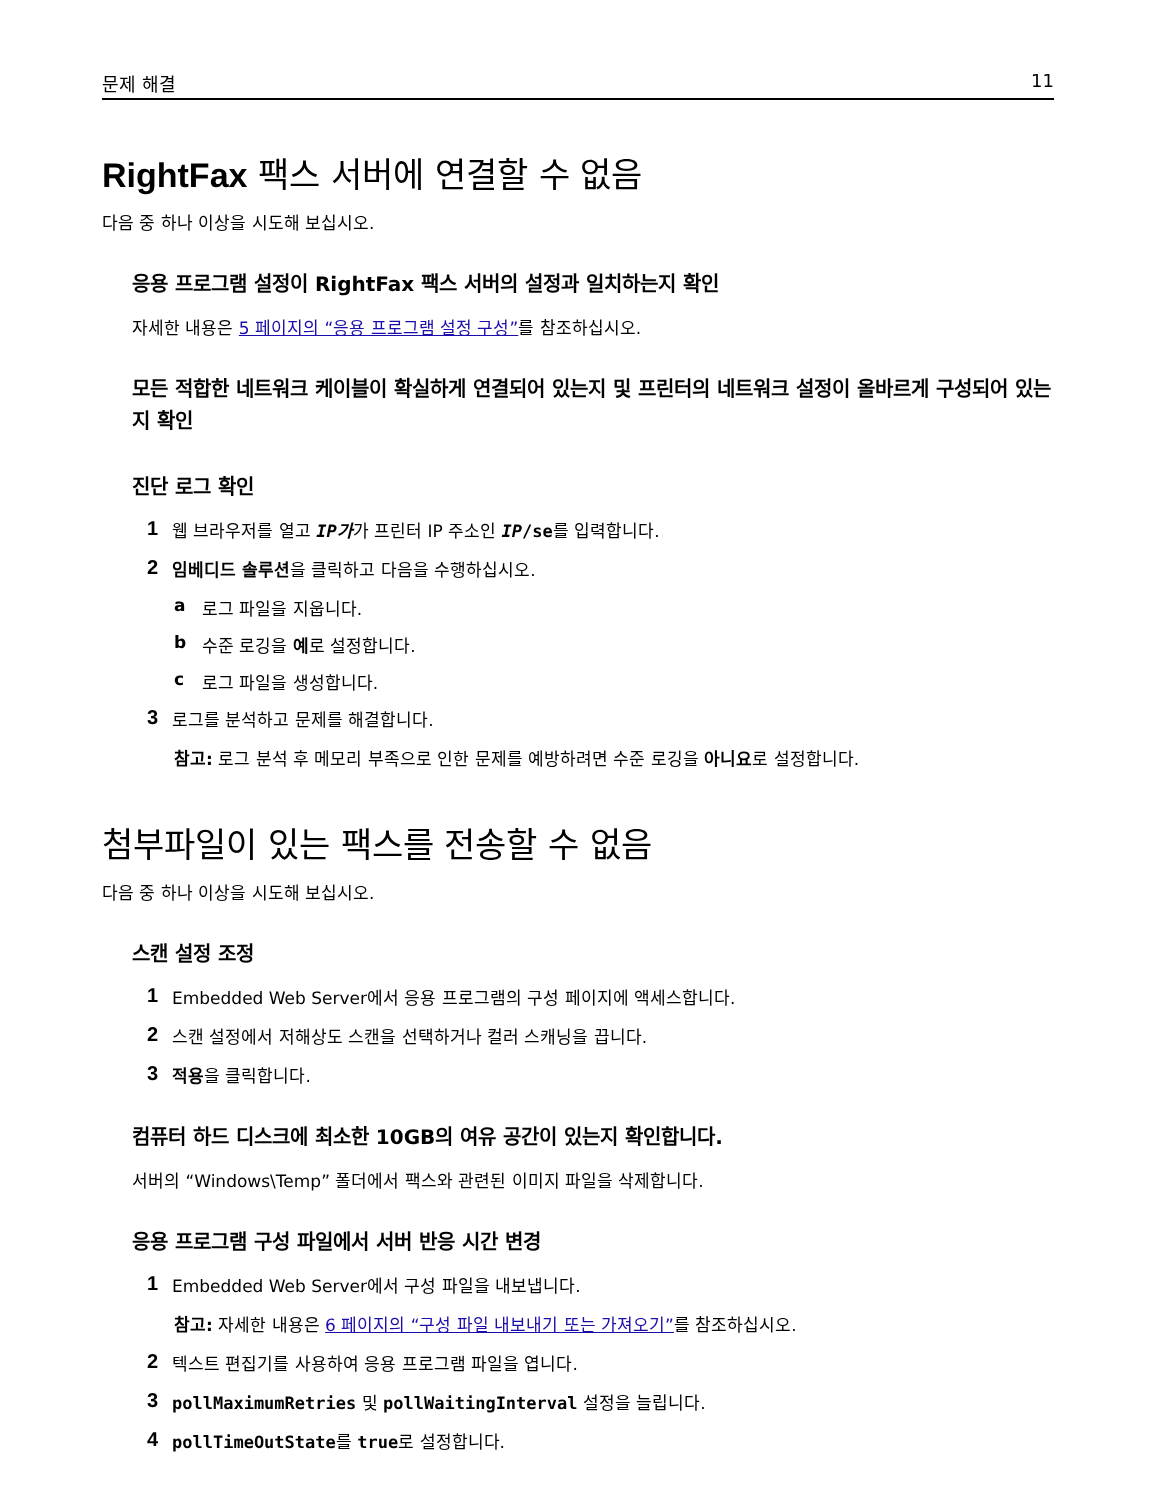문제 해결 11
RightFax 팩스 서버에 연결할 수 없음
다음 중 하나 이상을 시도해 보십시오.
응용 프로그램 설정이 RightFax 팩스 서버의 설정과 일치하는지 확인
자세한 내용은 5 페이지의 “응용 프로그램 설정 구성”를 참조하십시오.
모든 적합한 네트워크 케이블이 확실하게 연결되어 있는지 및 프린터의 네트워크 설정이 올바르게 구성되어 있는지 확인
진단 로그 확인
1 웹 브라우저를 열고 IP가가 프린터 IP 주소인 IP/se를 입력합니다.
2 임베디드 솔루션을 클릭하고 다음을 수행하십시오.
a 로그 파일을 지웁니다.
b 수준 로깅을 예로 설정합니다.
c 로그 파일을 생성합니다.
3 로그를 분석하고 문제를 해결합니다.
참고: 로그 분석 후 메모리 부족으로 인한 문제를 예방하려면 수준 로깅을 아니요로 설정합니다.
첨부파일이 있는 팩스를 전송할 수 없음
다음 중 하나 이상을 시도해 보십시오.
스캔 설정 조정
1 Embedded Web Server에서 응용 프로그램의 구성 페이지에 액세스합니다.
2 스캔 설정에서 저해상도 스캔을 선택하거나 컬러 스캐닝을 끕니다.
3 적용을 클릭합니다.
컴퓨터 하드 디스크에 최소한 10GB의 여유 공간이 있는지 확인합니다.
서버의 “Windows\Temp” 폴더에서 팩스와 관련된 이미지 파일을 삭제합니다.
응용 프로그램 구성 파일에서 서버 반응 시간 변경
1 Embedded Web Server에서 구성 파일을 내보냅니다.
참고: 자세한 내용은 6 페이지의 “구성 파일 내보내기 또는 가져오기”를 참조하십시오.
2 텍스트 편집기를 사용하여 응용 프로그램 파일을 엽니다.
3 pollMaximumRetries 및 pollWaitingInterval 설정을 늘립니다.
4 pollTimeOutState를 true로 설정합니다.